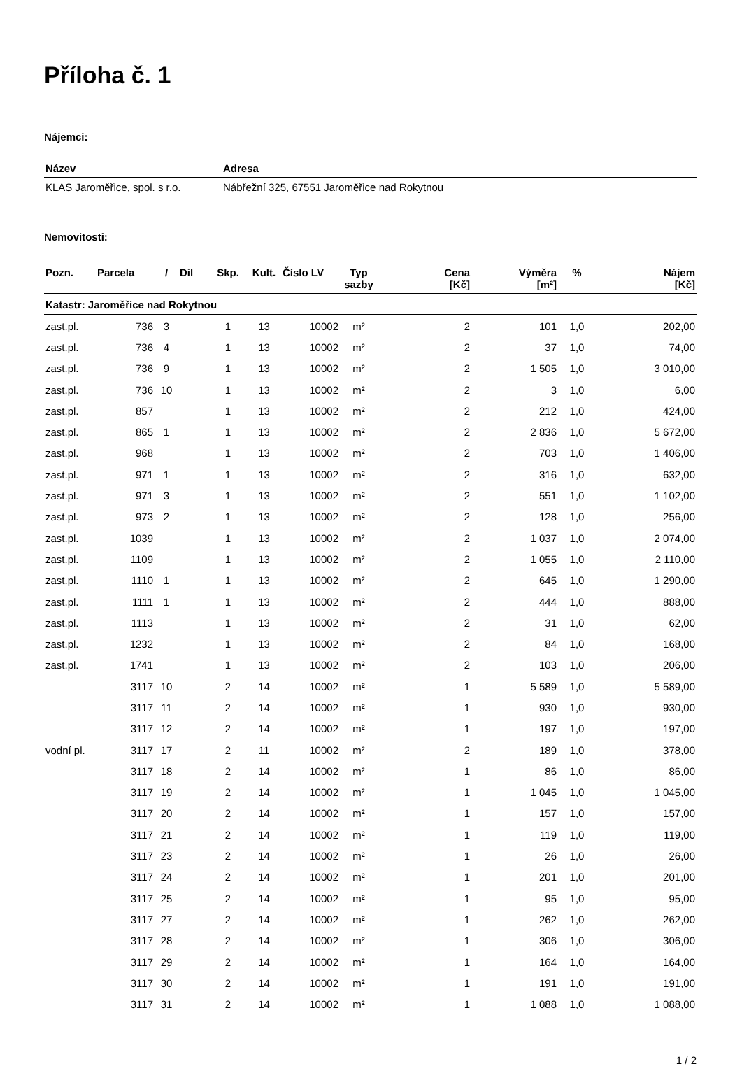Příloha č. 1
Nájemci:
| Název | Adresa |
| --- | --- |
| KLAS Jaroměřice, spol. s r.o. | Nábřežní 325, 67551 Jaroměřice nad Rokytnou |
Nemovitosti:
| Pozn. | Parcela | / | Dil | Skp. | Kult. | Číslo LV | Typ sazby | Cena [Kč] | Výměra [m²] | % | Nájem [Kč] |
| --- | --- | --- | --- | --- | --- | --- | --- | --- | --- | --- | --- |
| Katastr: Jaroměřice nad Rokytnou | | | | | | | | | | | |
| zast.pl. | 736 | 3 | | 1 | 13 | 10002 | m² | 2 | 101 | 1,0 | 202,00 |
| zast.pl. | 736 | 4 | | 1 | 13 | 10002 | m² | 2 | 37 | 1,0 | 74,00 |
| zast.pl. | 736 | 9 | | 1 | 13 | 10002 | m² | 2 | 1 505 | 1,0 | 3 010,00 |
| zast.pl. | 736 | 10 | | 1 | 13 | 10002 | m² | 2 | 3 | 1,0 | 6,00 |
| zast.pl. | 857 | | | 1 | 13 | 10002 | m² | 2 | 212 | 1,0 | 424,00 |
| zast.pl. | 865 | 1 | | 1 | 13 | 10002 | m² | 2 | 2 836 | 1,0 | 5 672,00 |
| zast.pl. | 968 | | | 1 | 13 | 10002 | m² | 2 | 703 | 1,0 | 1 406,00 |
| zast.pl. | 971 | 1 | | 1 | 13 | 10002 | m² | 2 | 316 | 1,0 | 632,00 |
| zast.pl. | 971 | 3 | | 1 | 13 | 10002 | m² | 2 | 551 | 1,0 | 1 102,00 |
| zast.pl. | 973 | 2 | | 1 | 13 | 10002 | m² | 2 | 128 | 1,0 | 256,00 |
| zast.pl. | 1039 | | | 1 | 13 | 10002 | m² | 2 | 1 037 | 1,0 | 2 074,00 |
| zast.pl. | 1109 | | | 1 | 13 | 10002 | m² | 2 | 1 055 | 1,0 | 2 110,00 |
| zast.pl. | 1110 | 1 | | 1 | 13 | 10002 | m² | 2 | 645 | 1,0 | 1 290,00 |
| zast.pl. | 1111 | 1 | | 1 | 13 | 10002 | m² | 2 | 444 | 1,0 | 888,00 |
| zast.pl. | 1113 | | | 1 | 13 | 10002 | m² | 2 | 31 | 1,0 | 62,00 |
| zast.pl. | 1232 | | | 1 | 13 | 10002 | m² | 2 | 84 | 1,0 | 168,00 |
| zast.pl. | 1741 | | | 1 | 13 | 10002 | m² | 2 | 103 | 1,0 | 206,00 |
| | 3117 | 10 | | 2 | 14 | 10002 | m² | 1 | 5 589 | 1,0 | 5 589,00 |
| | 3117 | 11 | | 2 | 14 | 10002 | m² | 1 | 930 | 1,0 | 930,00 |
| | 3117 | 12 | | 2 | 14 | 10002 | m² | 1 | 197 | 1,0 | 197,00 |
| vodní pl. | 3117 | 17 | | 2 | 11 | 10002 | m² | 2 | 189 | 1,0 | 378,00 |
| | 3117 | 18 | | 2 | 14 | 10002 | m² | 1 | 86 | 1,0 | 86,00 |
| | 3117 | 19 | | 2 | 14 | 10002 | m² | 1 | 1 045 | 1,0 | 1 045,00 |
| | 3117 | 20 | | 2 | 14 | 10002 | m² | 1 | 157 | 1,0 | 157,00 |
| | 3117 | 21 | | 2 | 14 | 10002 | m² | 1 | 119 | 1,0 | 119,00 |
| | 3117 | 23 | | 2 | 14 | 10002 | m² | 1 | 26 | 1,0 | 26,00 |
| | 3117 | 24 | | 2 | 14 | 10002 | m² | 1 | 201 | 1,0 | 201,00 |
| | 3117 | 25 | | 2 | 14 | 10002 | m² | 1 | 95 | 1,0 | 95,00 |
| | 3117 | 27 | | 2 | 14 | 10002 | m² | 1 | 262 | 1,0 | 262,00 |
| | 3117 | 28 | | 2 | 14 | 10002 | m² | 1 | 306 | 1,0 | 306,00 |
| | 3117 | 29 | | 2 | 14 | 10002 | m² | 1 | 164 | 1,0 | 164,00 |
| | 3117 | 30 | | 2 | 14 | 10002 | m² | 1 | 191 | 1,0 | 191,00 |
| | 3117 | 31 | | 2 | 14 | 10002 | m² | 1 | 1 088 | 1,0 | 1 088,00 |
1 / 2